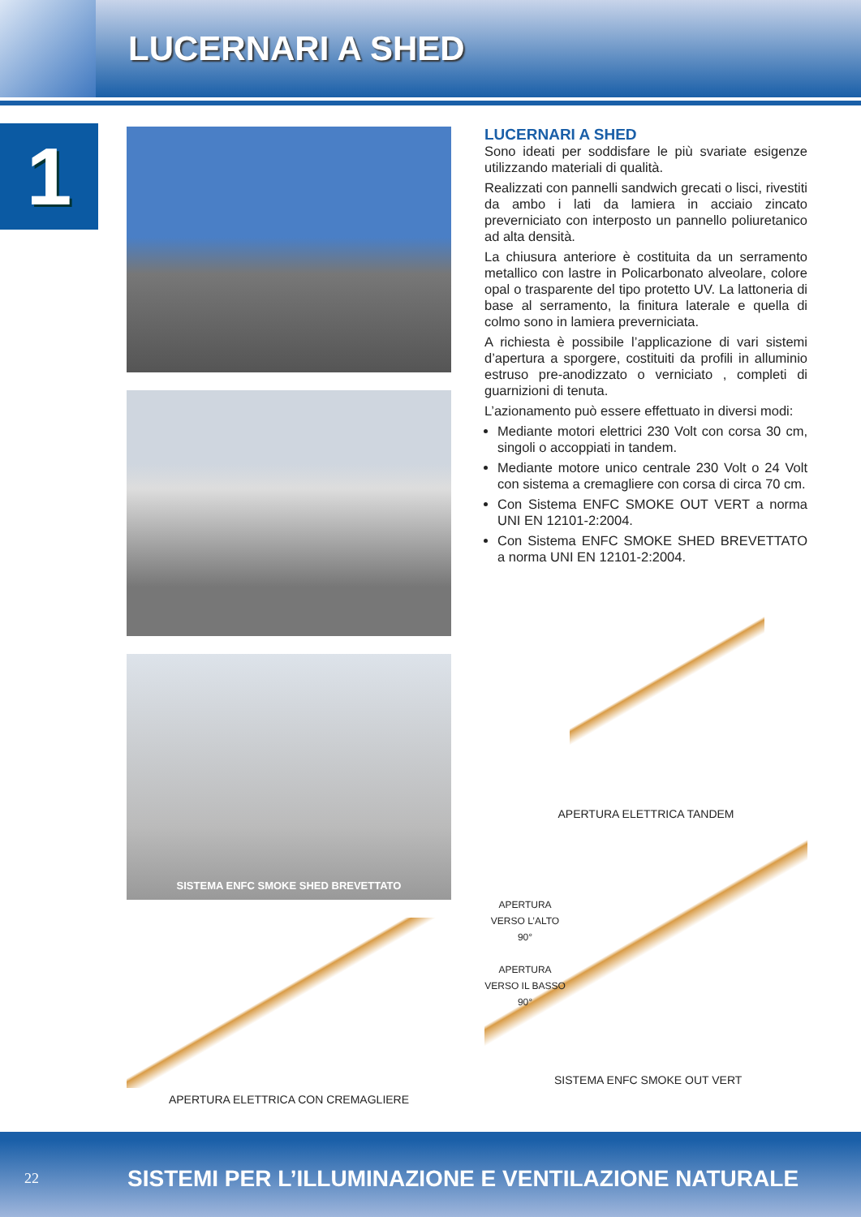LUCERNARI A SHED
1
SISTEMA ENFC SMOKE SHED BREVETTATO
APERTURA ELETTRICA CON CREMAGLIERE
LUCERNARI A SHED
Sono ideati per soddisfare le più svariate esigenze utilizzando materiali di qualità.
Realizzati con pannelli sandwich grecati o lisci, rivestiti da ambo i lati da lamiera in acciaio zincato preverniciato con interposto un pannello poliuretanico ad alta densità.
La chiusura anteriore è costituita da un serramento metallico con lastre in Policarbonato alveolare, colore opal o trasparente del tipo protetto UV. La lattoneria di base al serramento, la finitura laterale e quella di colmo sono in lamiera preverniciata.
A richiesta è possibile l’applicazione di vari sistemi d’apertura a sporgere, costituiti da profili in alluminio estruso pre-anodizzato o verniciato , completi di guarnizioni di tenuta.
L’azionamento può essere effettuato in diversi modi:
Mediante motori elettrici 230 Volt con corsa 30 cm, singoli o accoppiati in tandem.
Mediante motore unico centrale 230 Volt o 24 Volt con sistema a cremagliere con corsa di circa 70 cm.
Con Sistema ENFC SMOKE OUT VERT a norma UNI EN 12101-2:2004.
Con Sistema ENFC SMOKE SHED BREVETTATO a norma UNI EN 12101-2:2004.
APERTURA ELETTRICA TANDEM
APERTURA VERSO L’ALTO 90°
APERTURA VERSO IL BASSO 90°
SISTEMA ENFC SMOKE OUT VERT
22 SISTEMI PER L’ILLUMINAZIONE E VENTILAZIONE NATURALE